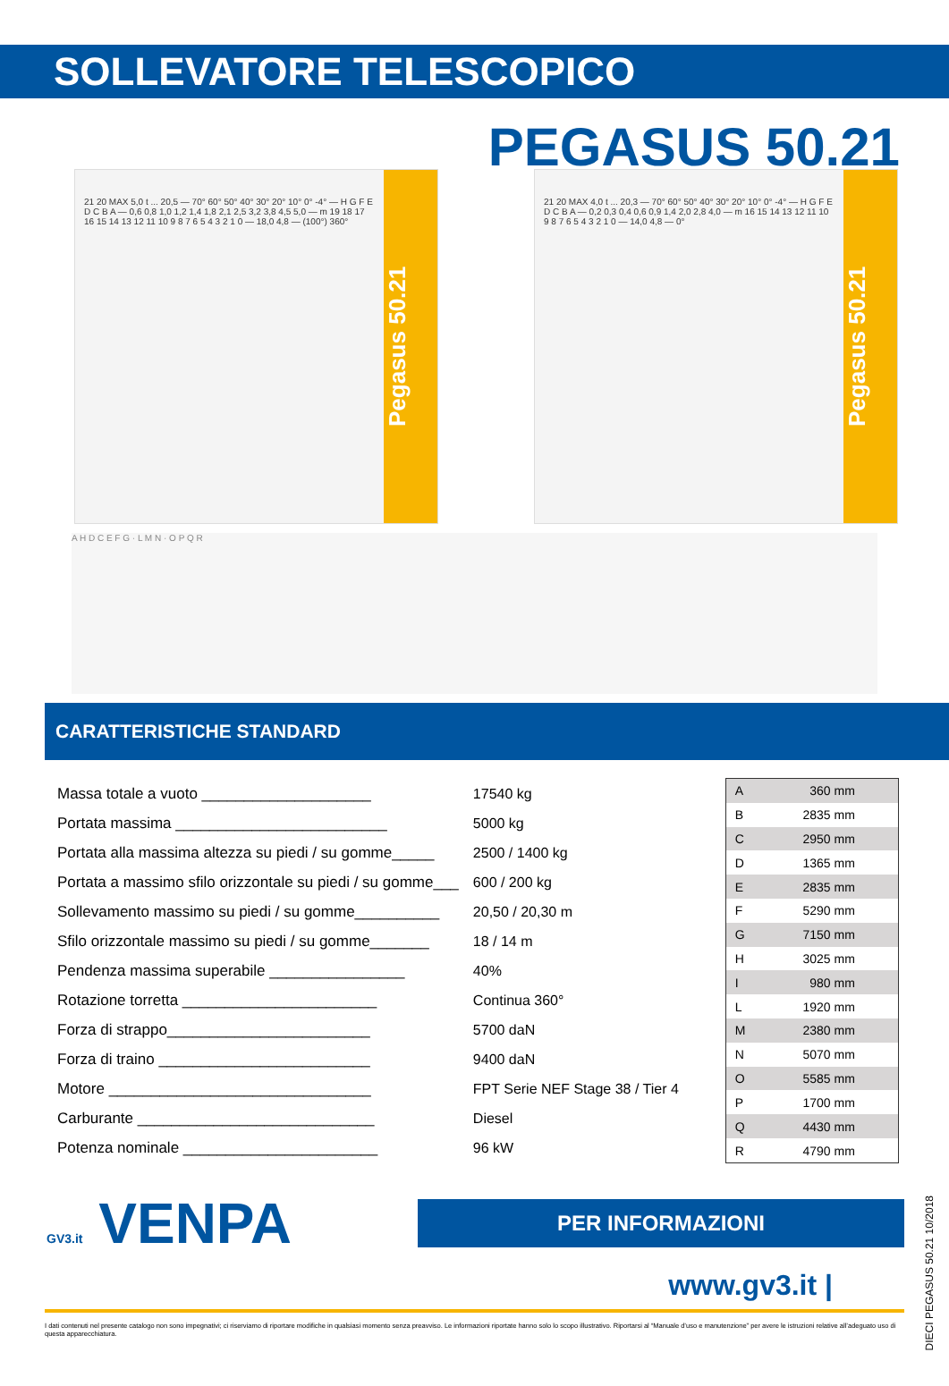SOLLEVATORE TELESCOPICO
PEGASUS 50.21
21 20 MAX 5,0 t ... 20,5 — 70° 60° 50° 40° 30° 20° 10° 0° -4° — H G F E D C B A — 0,6 0,8 1,0 1,2 1,4 1,8 2,1 2,5 3,2 3,8 4,5 5,0 — m 19 18 17 16 15 14 13 12 11 10 9 8 7 6 5 4 3 2 1 0 — 18,0 4,8 — (100°) 360°
Pegasus 50.21
21 20 MAX 4,0 t ... 20,3 — 70° 60° 50° 40° 30° 20° 10° 0° -4° — H G F E D C B A — 0,2 0,3 0,4 0,6 0,9 1,4 2,0 2,8 4,0 — m 16 15 14 13 12 11 10 9 8 7 6 5 4 3 2 1 0 — 14,0 4,8 — 0°
Pegasus 50.21
A H D C E F G · L M N · O P Q R
CARATTERISTICHE STANDARD
| Massa totale a vuoto ____________________ | 17540 kg |
| Portata massima _________________________ | 5000 kg |
| Portata alla massima altezza su piedi / su gomme_____ | 2500 / 1400 kg |
| Portata a massimo sfilo orizzontale su piedi / su gomme___ | 600 / 200 kg |
| Sollevamento massimo su piedi / su gomme__________ | 20,50 / 20,30 m |
| Sfilo orizzontale massimo su piedi / su gomme_______ | 18 / 14 m |
| Pendenza massima superabile ________________ | 40% |
| Rotazione torretta _______________________ | Continua 360° |
| Forza di strappo________________________ | 5700 daN |
| Forza di traino _________________________ | 9400 daN |
| Motore _______________________________ | FPT Serie NEF Stage 38 / Tier 4 |
| Carburante ____________________________ | Diesel |
| Potenza nominale _______________________ | 96 kW |
| A | 360 mm |
| B | 2835 mm |
| C | 2950 mm |
| D | 1365 mm |
| E | 2835 mm |
| F | 5290 mm |
| G | 7150 mm |
| H | 3025 mm |
| I | 980 mm |
| L | 1920 mm |
| M | 2380 mm |
| N | 5070 mm |
| O | 5585 mm |
| P | 1700 mm |
| Q | 4430 mm |
| R | 4790 mm |
GV3.it VENPA
PER INFORMAZIONI
www.gv3.it |
I dati contenuti nel presente catalogo non sono impegnativi; ci riserviamo di riportare modifiche in qualsiasi momento senza preavviso. Le informazioni riportate hanno solo lo scopo illustrativo. Riportarsi al “Manuale d’uso e manutenzione” per avere le istruzioni relative all’adeguato uso di questa apparecchiatura.
DIECI PEGASUS 50.21 10/2018